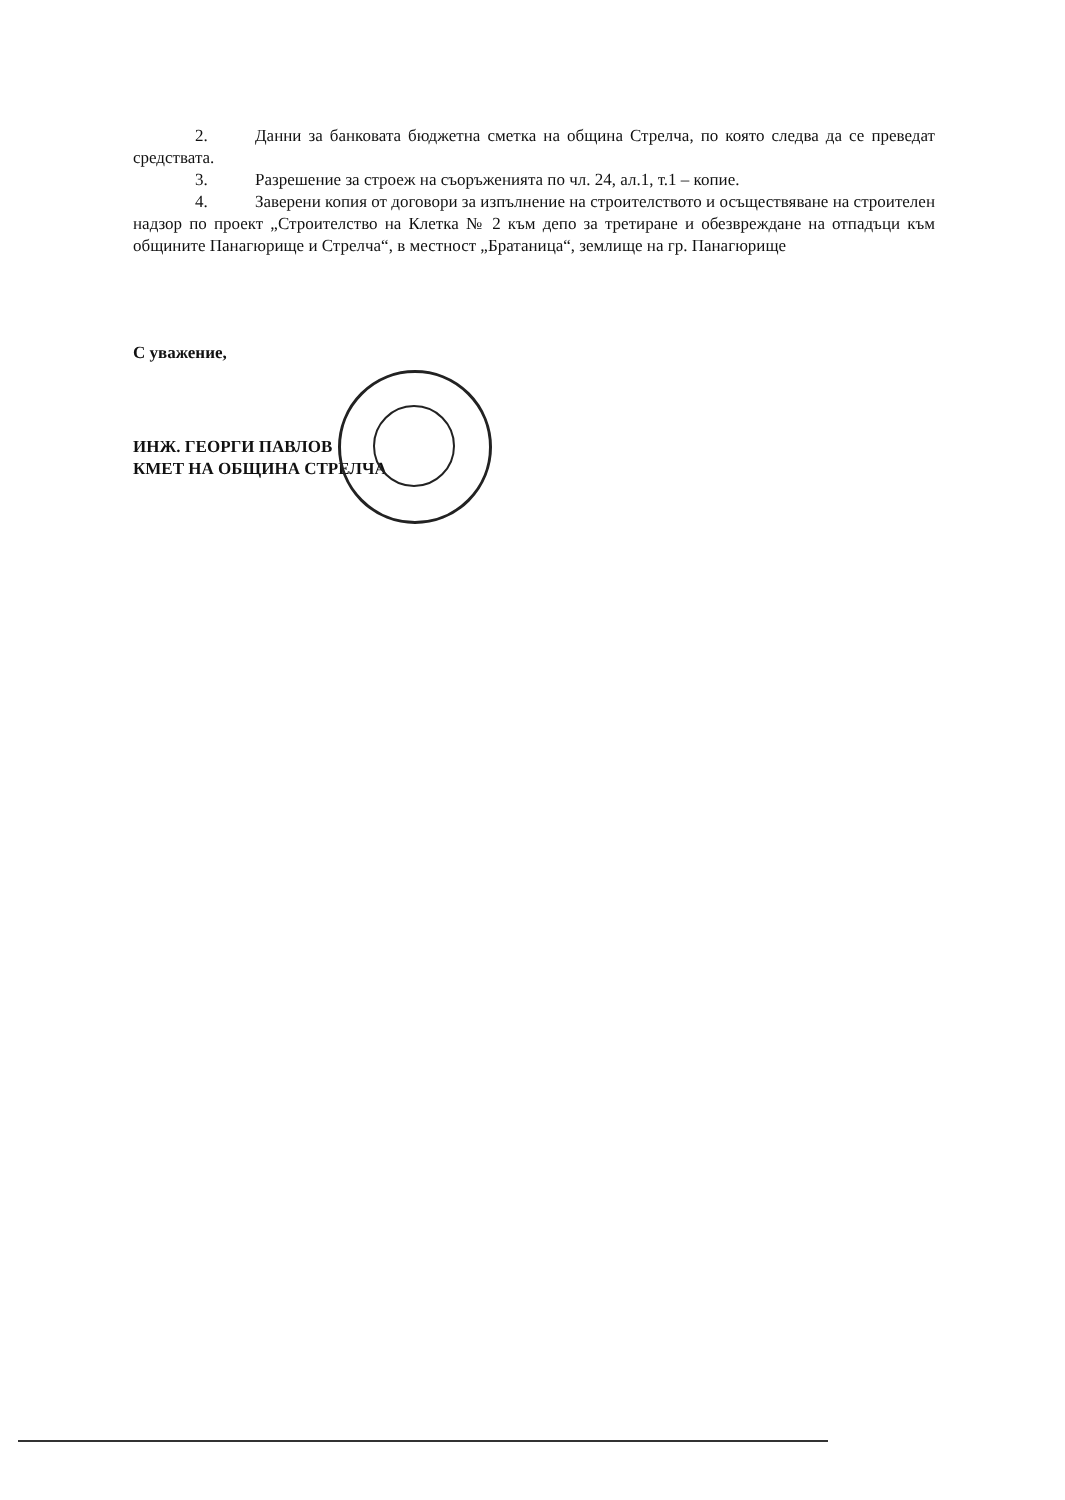2. Данни за банковата бюджетна сметка на община Стрелча, по която следва да се преведат средствата.
3. Разрешение за строеж на съоръженията по чл. 24, ал.1, т.1 – копие.
4. Заверени копия от договори за изпълнение на строителството и осъществяване на строителен надзор по проект „Строителство на Клетка № 2 към депо за третиране и обезвреждане на отпадъци към общините Панагюрище и Стрелча“, в местност „Братаница“, землище на гр. Панагюрище
С уважение,
ИНЖ. ГЕОРГИ ПАВЛОВ
КМЕТ НА ОБЩИНА СТРЕЛЧА